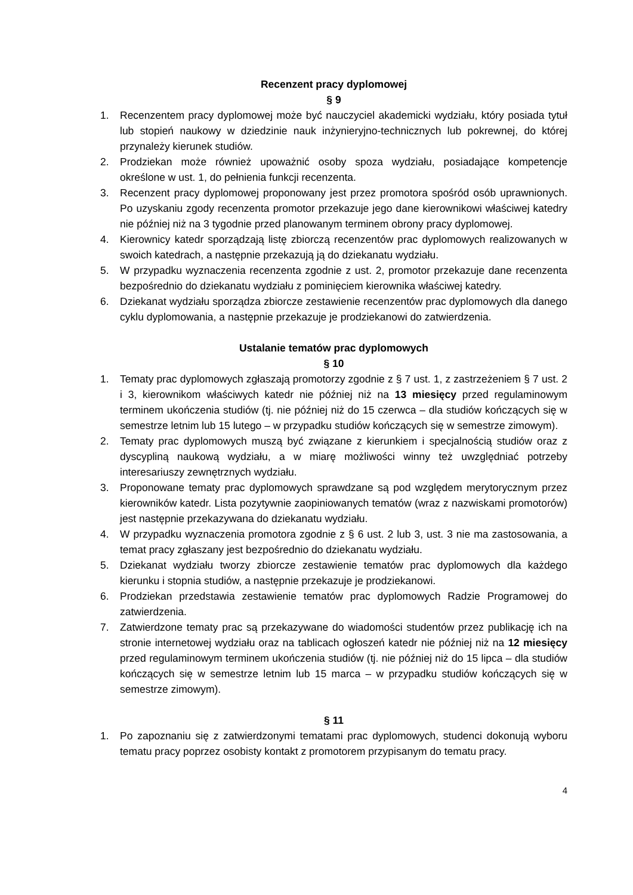Recenzent pracy dyplomowej
§ 9
1. Recenzentem pracy dyplomowej może być nauczyciel akademicki wydziału, który posiada tytuł lub stopień naukowy w dziedzinie nauk inżynieryjno-technicznych lub pokrewnej, do której przynależy kierunek studiów.
2. Prodziekan może również upoważnić osoby spoza wydziału, posiadające kompetencje określone w ust. 1, do pełnienia funkcji recenzenta.
3. Recenzent pracy dyplomowej proponowany jest przez promotora spośród osób uprawnionych. Po uzyskaniu zgody recenzenta promotor przekazuje jego dane kierownikowi właściwej katedry nie później niż na 3 tygodnie przed planowanym terminem obrony pracy dyplomowej.
4. Kierownicy katedr sporządzają listę zbiorczą recenzentów prac dyplomowych realizowanych w swoich katedrach, a następnie przekazują ją do dziekanatu wydziału.
5. W przypadku wyznaczenia recenzenta zgodnie z ust. 2, promotor przekazuje dane recenzenta bezpośrednio do dziekanatu wydziału z pominięciem kierownika właściwej katedry.
6. Dziekanat wydziału sporządza zbiorcze zestawienie recenzentów prac dyplomowych dla danego cyklu dyplomowania, a następnie przekazuje je prodziekanowi do zatwierdzenia.
Ustalanie tematów prac dyplomowych
§ 10
1. Tematy prac dyplomowych zgłaszają promotorzy zgodnie z § 7 ust. 1, z zastrzeżeniem § 7 ust. 2 i 3, kierownikom właściwych katedr nie później niż na 13 miesięcy przed regulaminowym terminem ukończenia studiów (tj. nie później niż do 15 czerwca – dla studiów kończących się w semestrze letnim lub 15 lutego – w przypadku studiów kończących się w semestrze zimowym).
2. Tematy prac dyplomowych muszą być związane z kierunkiem i specjalnością studiów oraz z dyscypliną naukową wydziału, a w miarę możliwości winny też uwzględniać potrzeby interesariuszy zewnętrznych wydziału.
3. Proponowane tematy prac dyplomowych sprawdzane są pod względem merytorycznym przez kierowników katedr. Lista pozytywnie zaopiniowanych tematów (wraz z nazwiskami promotorów) jest następnie przekazywana do dziekanatu wydziału.
4. W przypadku wyznaczenia promotora zgodnie z § 6 ust. 2 lub 3, ust. 3 nie ma zastosowania, a temat pracy zgłaszany jest bezpośrednio do dziekanatu wydziału.
5. Dziekanat wydziału tworzy zbiorcze zestawienie tematów prac dyplomowych dla każdego kierunku i stopnia studiów, a następnie przekazuje je prodziekanowi.
6. Prodziekan przedstawia zestawienie tematów prac dyplomowych Radzie Programowej do zatwierdzenia.
7. Zatwierdzone tematy prac są przekazywane do wiadomości studentów przez publikację ich na stronie internetowej wydziału oraz na tablicach ogłoszeń katedr nie później niż na 12 miesięcy przed regulaminowym terminem ukończenia studiów (tj. nie później niż do 15 lipca – dla studiów kończących się w semestrze letnim lub 15 marca – w przypadku studiów kończących się w semestrze zimowym).
§ 11
1. Po zapoznaniu się z zatwierdzonymi tematami prac dyplomowych, studenci dokonują wyboru tematu pracy poprzez osobisty kontakt z promotorem przypisanym do tematu pracy.
4